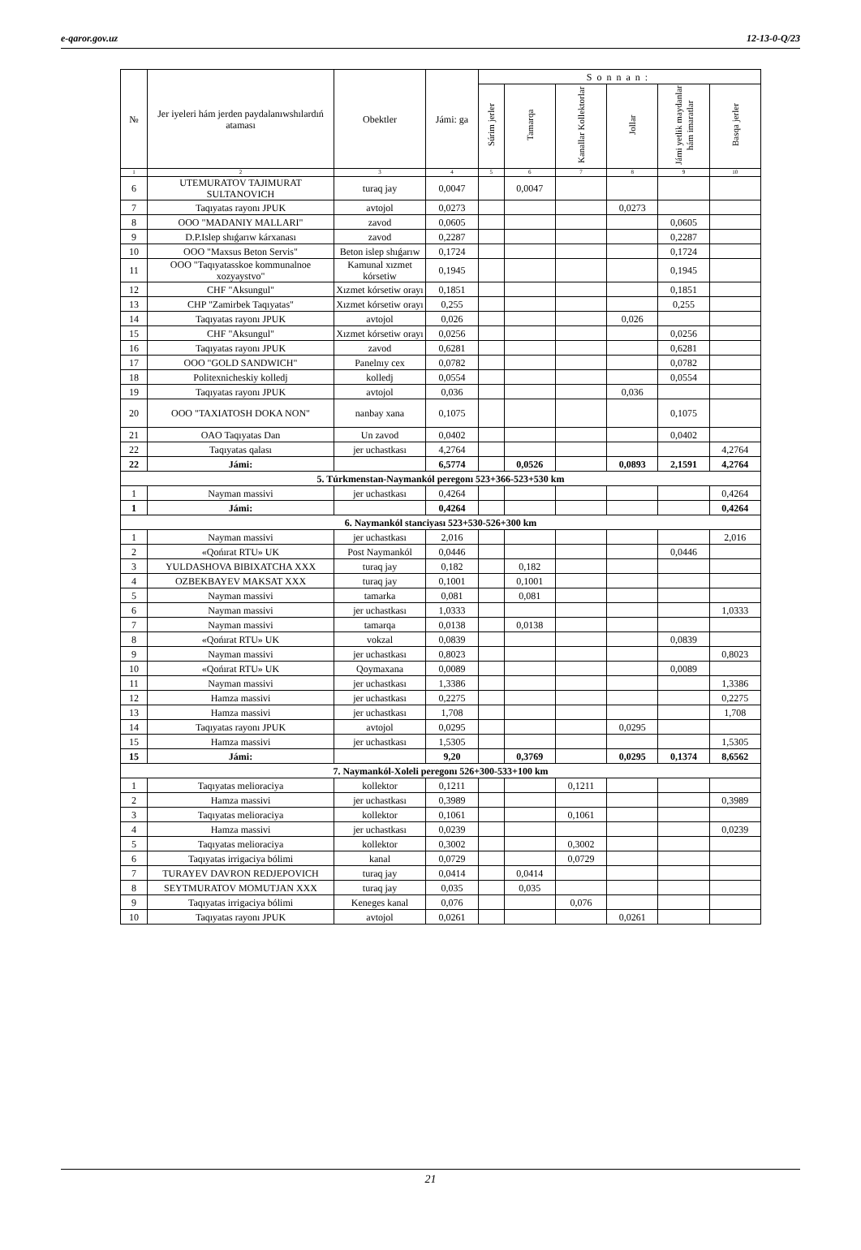e-qaror.gov.uz 12-13-0-Q/23
| № | Jer iyeleri hám jerden paydalanıwshılardıń ataması | Obektler | Jámi: ga | Sonnan: | | | | | |
| --- | --- | --- | --- | --- | --- | --- | --- | --- | --- |
| | | | | Súrim jerler | Tamarqa | Kanallar Kollektorlar | Jollar | Jámi yetlik maydanlar hám imaratlar | Basqa jerler |
| 1 | 2 | 3 | 4 | 5 | 6 | 7 | 8 | 9 | 10 |
| 6 | UTEMURATOV TAJIMURAT SULTANOVICH | turaq jay | 0,0047 | | 0,0047 | | | | |
| 7 | Taqıyatas rayonı JPUK | avtojol | 0,0273 | | | | 0,0273 | | |
| 8 | OOO "MADANIY MALLARI" | zavod | 0,0605 | | | | | 0,0605 | |
| 9 | D.P.Islep shıǵarıw kárxanası | zavod | 0,2287 | | | | | 0,2287 | |
| 10 | OOO "Maxsus Beton Servis" | Beton islep shıǵarıw | 0,1724 | | | | | 0,1724 | |
| 11 | OOO "Taqıyatasskoe kommunalnoe xozyaystvo" | Kamunal xızmet kórsetiw | 0,1945 | | | | | 0,1945 | |
| 12 | CHF "Aksungul" | Xızmet kórsetiw orayı | 0,1851 | | | | | 0,1851 | |
| 13 | CHP "Zamirbek Taqıyatas" | Xızmet kórsetiw orayı | 0,255 | | | | | 0,255 | |
| 14 | Taqıyatas rayonı JPUK | avtojol | 0,026 | | | | 0,026 | | |
| 15 | CHF "Aksungul" | Xızmet kórsetiw orayı | 0,0256 | | | | | 0,0256 | |
| 16 | Taqıyatas rayonı JPUK | zavod | 0,6281 | | | | | 0,6281 | |
| 17 | OOO "GOLD SANDWICH" | Panelnıy cex | 0,0782 | | | | | 0,0782 | |
| 18 | Politexnicheskiy kolledj | kolledj | 0,0554 | | | | | 0,0554 | |
| 19 | Taqıyatas rayonı JPUK | avtojol | 0,036 | | | | 0,036 | | |
| 20 | OOO "TAXIATOSH DOKA NON" | nanbay xana | 0,1075 | | | | | 0,1075 | |
| 21 | OAO Taqıyatas Dan | Un zavod | 0,0402 | | | | | 0,0402 | |
| 22 | Taqıyatas qalası | jer uchastkası | 4,2764 | | | | | | 4,2764 |
| 22 | Jámi: | | 6,5774 | | 0,0526 | | 0,0893 | 2,1591 | 4,2764 |
| 5. Túrkmenstan-Naymankól peregonı 523+366-523+530 km | | | | | | | | | |
| 1 | Nayman massivi | jer uchastkası | 0,4264 | | | | | | 0,4264 |
| 1 | Jámi: | | 0,4264 | | | | | | 0,4264 |
| 6. Naymankól stanciyası 523+530-526+300 km | | | | | | | | | |
| 1 | Nayman massivi | jer uchastkası | 2,016 | | | | | | 2,016 |
| 2 | «Qońırat RTU» UK | Post Naymankól | 0,0446 | | | | | 0,0446 | |
| 3 | YULDASHOVA BIBIXATCHA XXX | turaq jay | 0,182 | | 0,182 | | | | |
| 4 | OZBEKBAYEV MAKSAT XXX | turaq jay | 0,1001 | | 0,1001 | | | | |
| 5 | Nayman massivi | tamarka | 0,081 | | 0,081 | | | | |
| 6 | Nayman massivi | jer uchastkası | 1,0333 | | | | | | 1,0333 |
| 7 | Nayman massivi | tamarqa | 0,0138 | | 0,0138 | | | | |
| 8 | «Qońırat RTU» UK | vokzal | 0,0839 | | | | | 0,0839 | |
| 9 | Nayman massivi | jer uchastkası | 0,8023 | | | | | | 0,8023 |
| 10 | «Qońırat RTU» UK | Qoymaxana | 0,0089 | | | | | 0,0089 | |
| 11 | Nayman massivi | jer uchastkası | 1,3386 | | | | | | 1,3386 |
| 12 | Hamza massivi | jer uchastkası | 0,2275 | | | | | | 0,2275 |
| 13 | Hamza massivi | jer uchastkası | 1,708 | | | | | | 1,708 |
| 14 | Taqıyatas rayonı JPUK | avtojol | 0,0295 | | | | 0,0295 | | |
| 15 | Hamza massivi | jer uchastkası | 1,5305 | | | | | | 1,5305 |
| 15 | Jámi: | | 9,20 | | 0,3769 | | 0,0295 | 0,1374 | 8,6562 |
| 7. Naymankól-Xoleli peregonı 526+300-533+100 km | | | | | | | | | |
| 1 | Taqıyatas melioraciya | kollektor | 0,1211 | | | 0,1211 | | | |
| 2 | Hamza massivi | jer uchastkası | 0,3989 | | | | | | 0,3989 |
| 3 | Taqıyatas melioraciya | kollektor | 0,1061 | | | 0,1061 | | | |
| 4 | Hamza massivi | jer uchastkası | 0,0239 | | | | | | 0,0239 |
| 5 | Taqıyatas melioraciya | kollektor | 0,3002 | | | 0,3002 | | | |
| 6 | Taqıyatas irrigaciya bólimi | kanal | 0,0729 | | | 0,0729 | | | |
| 7 | TURAYEV DAVRON REDJEPOVICH | turaq jay | 0,0414 | | 0,0414 | | | | |
| 8 | SEYTMURATOV MOMUTJAN XXX | turaq jay | 0,035 | | 0,035 | | | | |
| 9 | Taqıyatas irrigaciya bólimi | Keneges kanal | 0,076 | | | 0,076 | | | |
| 10 | Taqıyatas rayonı JPUK | avtojol | 0,0261 | | | | 0,0261 | | |
21